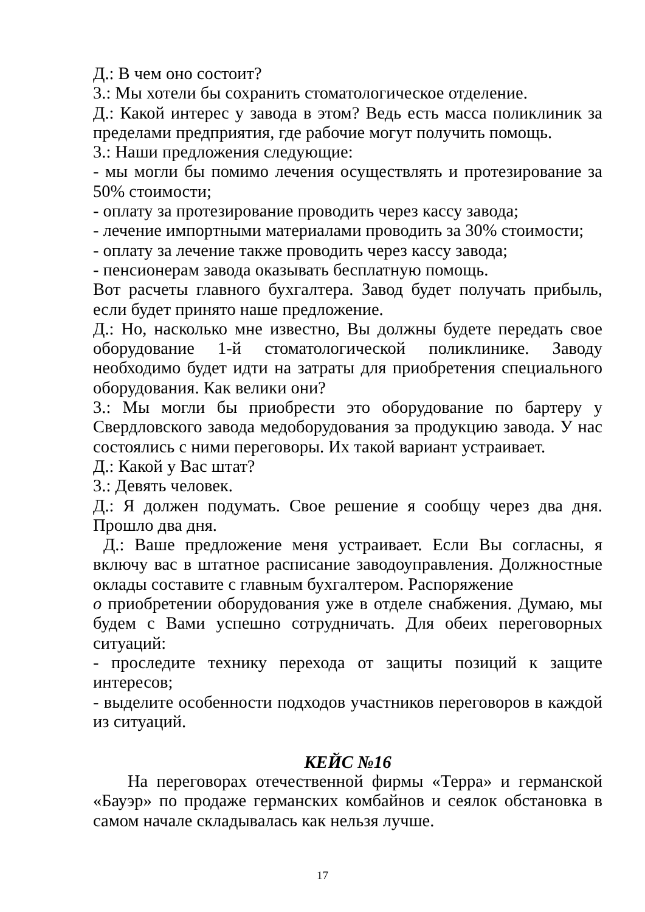Д.: В чем оно состоит?
3.: Мы хотели бы сохранить стоматологическое отделение.
Д.: Какой интерес у завода в этом? Ведь есть масса поликлиник за пределами предприятия, где рабочие могут получить помощь.
3.: Наши предложения следующие:
- мы могли бы помимо лечения осуществлять и протезирование за 50% стоимости;
- оплату за протезирование проводить через кассу завода;
- лечение импортными материалами проводить за 30% стоимости;
- оплату за лечение также проводить через кассу завода;
- пенсионерам завода оказывать бесплатную помощь.
Вот расчеты главного бухгалтера. Завод будет получать прибыль, если будет принято наше предложение.
Д.: Но, насколько мне известно, Вы должны будете передать свое оборудование 1-й стоматологической поликлинике. Заводу необходимо будет идти на затраты для приобретения специального оборудования. Как велики они?
3.: Мы могли бы приобрести это оборудование по бартеру у Свердловского завода медоборудования за продукцию завода. У нас состоялись с ними переговоры. Их такой вариант устраивает.
Д.: Какой у Вас штат?
3.: Девять человек.
Д.: Я должен подумать. Свое решение я сообщу через два дня. Прошло два дня.
Д.: Ваше предложение меня устраивает. Если Вы согласны, я включу вас в штатное расписание заводоуправления. Должностные оклады составите с главным бухгалтером. Распоряжение
о приобретении оборудования уже в отделе снабжения. Думаю, мы будем с Вами успешно сотрудничать. Для обеих переговорных ситуаций:
- проследите технику перехода от защиты позиций к защите интересов;
- выделите особенности подходов участников переговоров в каждой из ситуаций.
КЕЙС №16
На переговорах отечественной фирмы «Терра» и германской «Бауэр» по продаже германских комбайнов и сеялок обстановка в самом начале складывалась как нельзя лучше.
17